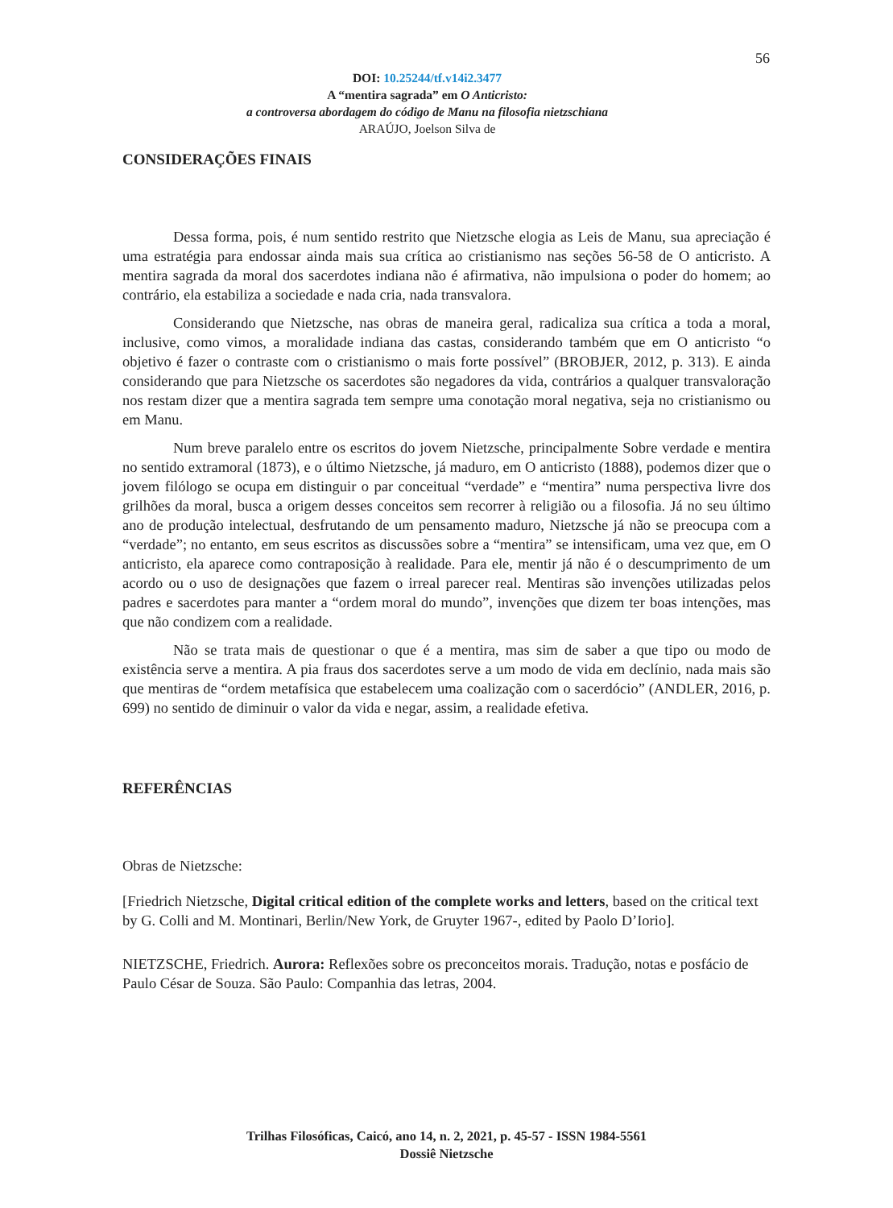56
DOI: 10.25244/tf.v14i2.3477
A “mentira sagrada” em O Anticristo:
a controversa abordagem do código de Manu na filosofia nietzschiana
ARAÚJO, Joelson Silva de
CONSIDERAÇÕES FINAIS
Dessa forma, pois, é num sentido restrito que Nietzsche elogia as Leis de Manu, sua apreciação é uma estratégia para endossar ainda mais sua crítica ao cristianismo nas seções 56-58 de O anticristo. A mentira sagrada da moral dos sacerdotes indiana não é afirmativa, não impulsiona o poder do homem; ao contrário, ela estabiliza a sociedade e nada cria, nada transvalora.
Considerando que Nietzsche, nas obras de maneira geral, radicaliza sua crítica a toda a moral, inclusive, como vimos, a moralidade indiana das castas, considerando também que em O anticristo “o objetivo é fazer o contraste com o cristianismo o mais forte possível” (BROBJER, 2012, p. 313). E ainda considerando que para Nietzsche os sacerdotes são negadores da vida, contrários a qualquer transvaloração nos restam dizer que a mentira sagrada tem sempre uma conotação moral negativa, seja no cristianismo ou em Manu.
Num breve paralelo entre os escritos do jovem Nietzsche, principalmente Sobre verdade e mentira no sentido extramoral (1873), e o último Nietzsche, já maduro, em O anticristo (1888), podemos dizer que o jovem filólogo se ocupa em distinguir o par conceitual “verdade” e “mentira” numa perspectiva livre dos grilhões da moral, busca a origem desses conceitos sem recorrer à religião ou a filosofia. Já no seu último ano de produção intelectual, desfrutando de um pensamento maduro, Nietzsche já não se preocupa com a “verdade”; no entanto, em seus escritos as discussões sobre a “mentira” se intensificam, uma vez que, em O anticristo, ela aparece como contraposição à realidade. Para ele, mentir já não é o descumprimento de um acordo ou o uso de designações que fazem o irreal parecer real. Mentiras são invenções utilizadas pelos padres e sacerdotes para manter a “ordem moral do mundo”, invenções que dizem ter boas intenções, mas que não condizem com a realidade.
Não se trata mais de questionar o que é a mentira, mas sim de saber a que tipo ou modo de existência serve a mentira. A pia fraus dos sacerdotes serve a um modo de vida em declínio, nada mais são que mentiras de “ordem metafísica que estabelecem uma coalização com o sacerdócio” (ANDLER, 2016, p. 699) no sentido de diminuir o valor da vida e negar, assim, a realidade efetiva.
REFERÊNCIAS
Obras de Nietzsche:
[Friedrich Nietzsche, Digital critical edition of the complete works and letters, based on the critical text by G. Colli and M. Montinari, Berlin/New York, de Gruyter 1967-, edited by Paolo D’Iorio].
NIETZSCHE, Friedrich. Aurora: Reflexões sobre os preconceitos morais. Tradução, notas e posfácio de Paulo César de Souza. São Paulo: Companhia das letras, 2004.
Trilhas Filosóficas, Caicó, ano 14, n. 2, 2021, p. 45-57 - ISSN 1984-5561
Dossiê Nietzsche